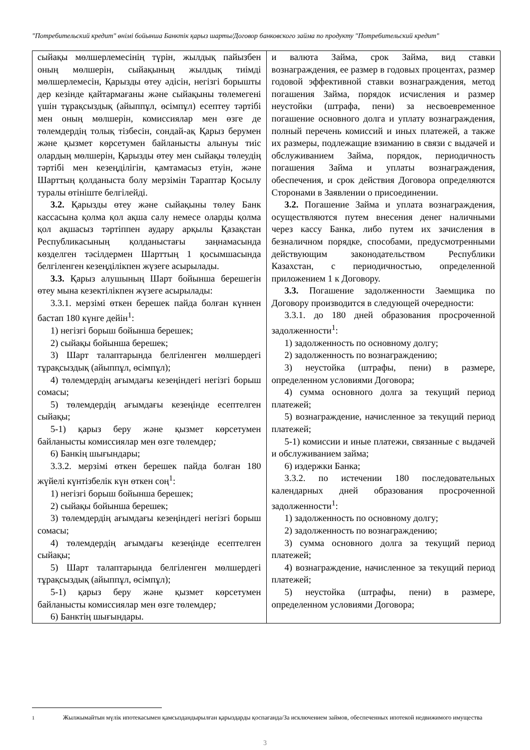"Потребительский кредит" өнімі бойынша Банктік қарыз шарты/Договор банковского займа по продукту "Потребительский кредит"
| сыйақы мөлшерлемесінің түрін, жылдық пайызбен оның мөлшерін, сыйақының жылдық тиімді мөлшерлемесін, Қарызды өтеу әдісін, негізгі борышты дер кезінде қайтармағаны және сыйақыны төлемегені үшін тұрақсыздық (айыппұл, өсімпұл) есептеу тәртібі мен оның мөлшерін, комиссиялар мен өзге де төлемдердің толық тізбесін, сондай-ақ Қарыз берумен және қызмет көрсетумен байланысты алынуы тиіс олардың мөлшерін, Қарызды өтеу мен сыйақы төлеудің тәртібі мен кезеңділігін, қамтамасыз етуін, және Шарттың қолданыста болу мерзімін Тараптар Қосылу туралы өтініште белгілейді. 3.2. Қарызды өтеу және сыйақыны төлеу Банк кассасына қолма қол ақша салу немесе оларды қолма қол ақшасыз тәртіппен аудару арқылы Қазақстан Республикасының қолданыстағы заңнамасында көзделген тәсілдермен Шарттың 1 қосымшасында белгіленген кезеңділікпен жүзеге асырылады. 3.3. Қарыз алушының Шарт бойынша берешегін өтеу мына кезектілікпен жүзеге асырылады: 3.3.1. мерзімі өткен берешек пайда болған күннен бастап 180 күнге дейін<sup>1</sup>: 1) негізгі борыш бойынша берешек; 2) сыйақы бойынша берешек; 3) Шарт талаптарында белгіленген мөлшердегі тұрақсыздық (айыппұл, өсімпұл); 4) төлемдердің ағымдағы кезеңіндегі негізгі борыш сомасы; 5) төлемдердің ағымдағы кезеңінде есептелген сыйақы; 5-1) қарыз беру және қызмет көрсетумен байланысты комиссиялар мен өзге төлемдер ; 6) Банкің шығындары; 3.3.2. мерзімі өткен берешек пайда болған 180 жүйелі күнтізбелік күн өткен соң<sup>1</sup>: 1) негізгі борыш бойынша берешек; 2) сыйақы бойынша берешек; 3) төлемдердің ағымдағы кезеңіндегі негізгі борыш сомасы; 4) төлемдердің ағымдағы кезеңінде есептелген сыйақы; 5) Шарт талаптарында белгіленген мөлшердегі тұрақсыздық (айыппұл, өсімпұл); 5-1) қарыз беру және қызмет көрсетумен байланысты комиссиялар мен өзге төлемдер ; 6) Банктің шығындары. | и валюта Займа, срок Займа, вид ставки вознаграждения, ее размер в годовых процентах, размер годовой эффективной ставки вознаграждения, метод погашения Займа, порядок исчисления и размер неустойки (штрафа, пени) за несвоевременное погашение основного долга и уплату вознаграждения, полный перечень комиссий и иных платежей, а также их размеры, подлежащие взиманию в связи с выдачей и обслуживанием Займа, порядок, периодичность погашения Займа и уплаты вознаграждения, обеспечения, и срок действия Договора определяются Сторонами в Заявлении о присоединении. 3.2. Погашение Займа и уплата вознаграждения, осуществляются путем внесения денег наличными через кассу Банка, либо путем их зачисления в безналичном порядке, способами, предусмотренными действующим законодательством Республики Казахстан, с периодичностью, определенной приложением 1 к Договору. 3.3. Погашение задолженности Заемщика по Договору производится в следующей очередности: 3.3.1. до 180 дней образования просроченной задолженности<sup>1</sup>: 1) задолженность по основному долгу; 2) задолженность по вознаграждению; 3) неустойка (штрафы, пени) в размере, определенном условиями Договора; 4) сумма основного долга за текущий период платежей; 5) вознаграждение, начисленное за текущий период платежей; 5-1) комиссии и иные платежи, связанные с выдачей и обслуживанием займа; 6) издержки Банка; 3.3.2. по истечении 180 последовательных календарных дней образования просроченной задолженности<sup>1</sup>: 1) задолженность по основному долгу; 2) задолженность по вознаграждению; 3) сумма основного долга за текущий период платежей; 4) вознаграждение, начисленное за текущий период платежей; 5) неустойка (штрафы, пени) в размере, определенном условиями Договора; |
<sup>1</sup> Жылжымайтын мүлік ипотекасымен қамсыздандырылған қарыздарды қоспағанда/За исключением займов, обеспеченных ипотекой недвижимого имущества
3